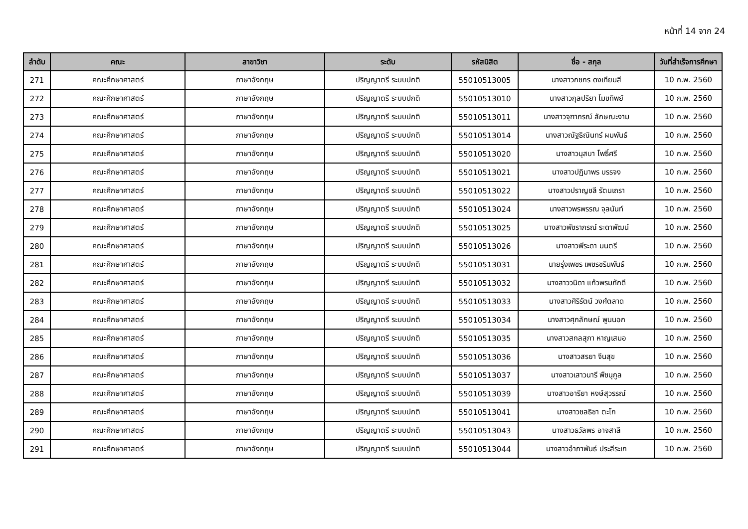หน้าที่ 14 จาก 24
| ลำดับ | คณะ | สาขาวิชา | ระดับ | รหัสนิสิต | ชื่อ - สกุล | วันที่สำเร็จการศึกษา |
| --- | --- | --- | --- | --- | --- | --- |
| 271 | คณะศึกษาศาสตร์ | ภาษาอังกฤษ | ปริญญาตรี ระบบปกติ | 55010513005 | นางสาวกชกร ดงเทียมสี | 10 ก.พ. 2560 |
| 272 | คณะศึกษาศาสตร์ | ภาษาอังกฤษ | ปริญญาตรี ระบบปกติ | 55010513010 | นางสาวกุลปริยา โมขทิพย์ | 10 ก.พ. 2560 |
| 273 | คณะศึกษาศาสตร์ | ภาษาอังกฤษ | ปริญญาตรี ระบบปกติ | 55010513011 | นางสาวจุฑาภรณ์ ลักษณะงาม | 10 ก.พ. 2560 |
| 274 | คณะศึกษาศาสตร์ | ภาษาอังกฤษ | ปริญญาตรี ระบบปกติ | 55010513014 | นางสาวณัฐธิณินทร์ ผมพันธ์ | 10 ก.พ. 2560 |
| 275 | คณะศึกษาศาสตร์ | ภาษาอังกฤษ | ปริญญาตรี ระบบปกติ | 55010513020 | นางสาวนุสบา โพธิ์ศรี | 10 ก.พ. 2560 |
| 276 | คณะศึกษาศาสตร์ | ภาษาอังกฤษ | ปริญญาตรี ระบบปกติ | 55010513021 | นางสาวปฏิมาพร บรรจง | 10 ก.พ. 2560 |
| 277 | คณะศึกษาศาสตร์ | ภาษาอังกฤษ | ปริญญาตรี ระบบปกติ | 55010513022 | นางสาวปราญชลี รัตนเถรา | 10 ก.พ. 2560 |
| 278 | คณะศึกษาศาสตร์ | ภาษาอังกฤษ | ปริญญาตรี ระบบปกติ | 55010513024 | นางสาวพรพรรณ จุลนันท์ | 10 ก.พ. 2560 |
| 279 | คณะศึกษาศาสตร์ | ภาษาอังกฤษ | ปริญญาตรี ระบบปกติ | 55010513025 | นางสาวพัชราภรณ์ ระดาพัฒน์ | 10 ก.พ. 2560 |
| 280 | คณะศึกษาศาสตร์ | ภาษาอังกฤษ | ปริญญาตรี ระบบปกติ | 55010513026 | นางสาวพีระดา มนตรี | 10 ก.พ. 2560 |
| 281 | คณะศึกษาศาสตร์ | ภาษาอังกฤษ | ปริญญาตรี ระบบปกติ | 55010513031 | นายรุ่งเพชร เพชรชรินพันธ์ | 10 ก.พ. 2560 |
| 282 | คณะศึกษาศาสตร์ | ภาษาอังกฤษ | ปริญญาตรี ระบบปกติ | 55010513032 | นางสาววนิดา แก้วพรมภักดี | 10 ก.พ. 2560 |
| 283 | คณะศึกษาศาสตร์ | ภาษาอังกฤษ | ปริญญาตรี ระบบปกติ | 55010513033 | นางสาวศิริรัตน์ วงศ์ตลาด | 10 ก.พ. 2560 |
| 284 | คณะศึกษาศาสตร์ | ภาษาอังกฤษ | ปริญญาตรี ระบบปกติ | 55010513034 | นางสาวศุภลักษณ์ พูนนอก | 10 ก.พ. 2560 |
| 285 | คณะศึกษาศาสตร์ | ภาษาอังกฤษ | ปริญญาตรี ระบบปกติ | 55010513035 | นางสาวสกลสุภา หาญเสมอ | 10 ก.พ. 2560 |
| 286 | คณะศึกษาศาสตร์ | ภาษาอังกฤษ | ปริญญาตรี ระบบปกติ | 55010513036 | นางสาวสรยา จีนสุข | 10 ก.พ. 2560 |
| 287 | คณะศึกษาศาสตร์ | ภาษาอังกฤษ | ปริญญาตรี ระบบปกติ | 55010513037 | นางสาวเสาวนารี พืชนุกูล | 10 ก.พ. 2560 |
| 288 | คณะศึกษาศาสตร์ | ภาษาอังกฤษ | ปริญญาตรี ระบบปกติ | 55010513039 | นางสาวอารียา หงษ์สุวรรณ์ | 10 ก.พ. 2560 |
| 289 | คณะศึกษาศาสตร์ | ภาษาอังกฤษ | ปริญญาตรี ระบบปกติ | 55010513041 | นางสาวชลธิชา ตะโก | 10 ก.พ. 2560 |
| 290 | คณะศึกษาศาสตร์ | ภาษาอังกฤษ | ปริญญาตรี ระบบปกติ | 55010513043 | นางสาวธวัลพร อาจสาลี | 10 ก.พ. 2560 |
| 291 | คณะศึกษาศาสตร์ | ภาษาอังกฤษ | ปริญญาตรี ระบบปกติ | 55010513044 | นางสาวอำภาพันธ์ ประสีระเก | 10 ก.พ. 2560 |